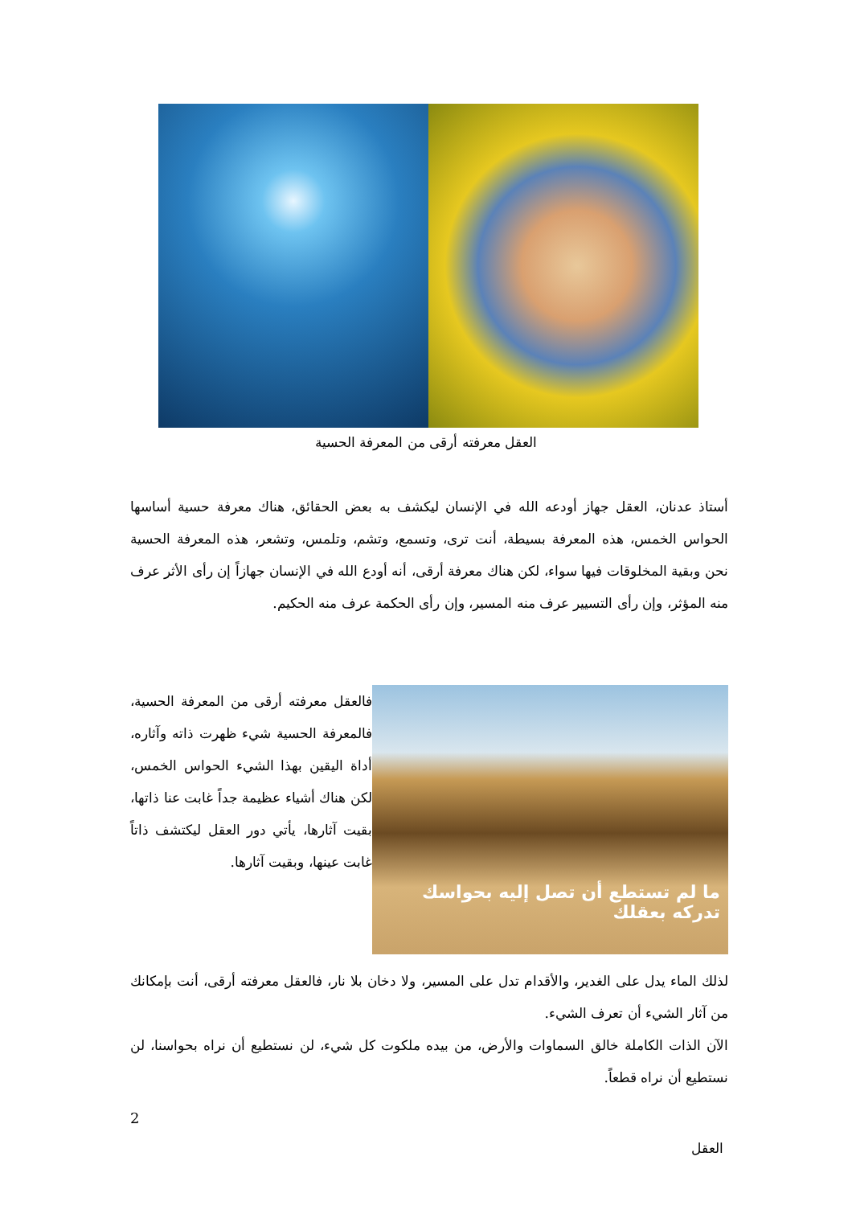العقل معرفته أرقى من المعرفة الحسية
أستاذ عدنان، العقل جهاز أودعه الله في الإنسان ليكشف به بعض الحقائق، هناك معرفة حسية أساسها الحواس الخمس، هذه المعرفة بسيطة، أنت ترى، وتسمع، وتشم، وتلمس، وتشعر، هذه المعرفة الحسية نحن وبقية المخلوقات فيها سواء، لكن هناك معرفة أرقى، أنه أودع الله في الإنسان جهازاً إن رأى الأثر عرف منه المؤثر، وإن رأى التسيير عرف منه المسير، وإن رأى الحكمة عرف منه الحكيم.
ما لم تستطع أن تصل إليه بحواسك تدركه بعقلك
فالعقل معرفته أرقى من المعرفة الحسية، فالمعرفة الحسية شيء ظهرت ذاته وآثاره، أداة اليقين بهذا الشيء الحواس الخمس، لكن هناك أشياء عظيمة جداً غابت عنا ذاتها، بقيت آثارها، يأتي دور العقل ليكتشف ذاتاً غابت عينها، وبقيت آثارها.
لذلك الماء يدل على الغدير، والأقدام تدل على المسير، ولا دخان بلا نار، فالعقل معرفته أرقى، أنت بإمكانك من آثار الشيء أن تعرف الشيء.
الآن الذات الكاملة خالق السماوات والأرض، من بيده ملكوت كل شيء، لن نستطيع أن نراه بحواسنا، لن نستطيع أن نراه قطعاً.
2
العقل